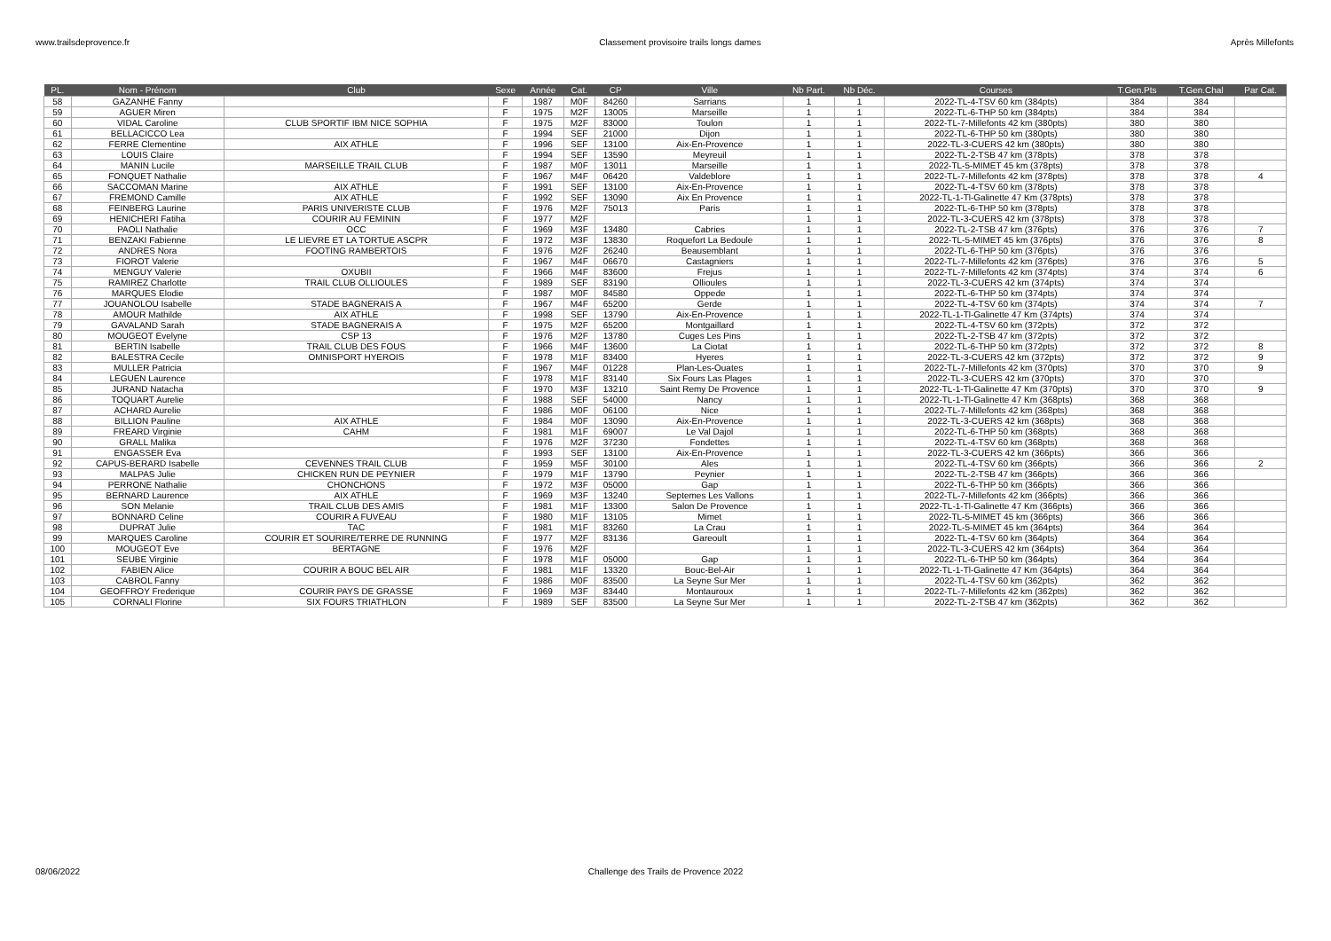www.trailsdeprovence.fr Classement provisoire trails longs dames Après Millefonts
| PL. | Nom - Prénom | Club | Sexe | Année | Cat. | CP | Ville | Nb Part. | Nb Déc. | Courses | T.Gen.Pts | T.Gen.Chal | Par Cat. |
| --- | --- | --- | --- | --- | --- | --- | --- | --- | --- | --- | --- | --- | --- |
| 58 | GAZANHE Fanny | | F | 1987 | M0F | 84260 | Sarrians | 1 | 1 | 2022-TL-4-TSV 60 km (384pts) | 384 | 384 | |
| 59 | AGUER Miren | | F | 1975 | M2F | 13005 | Marseille | 1 | 1 | 2022-TL-6-THP 50 km (384pts) | 384 | 384 | |
| 60 | VIDAL Caroline | CLUB SPORTIF IBM NICE SOPHIA | F | 1975 | M2F | 83000 | Toulon | 1 | 1 | 2022-TL-7-Millefonts 42 km (380pts) | 380 | 380 | |
| 61 | BELLACICCO Lea | | F | 1994 | SEF | 21000 | Dijon | 1 | 1 | 2022-TL-6-THP 50 km (380pts) | 380 | 380 | |
| 62 | FERRE Clementine | AIX ATHLE | F | 1996 | SEF | 13100 | Aix-En-Provence | 1 | 1 | 2022-TL-3-CUERS 42 km (380pts) | 380 | 380 | |
| 63 | LOUIS Claire | | F | 1994 | SEF | 13590 | Meyreuil | 1 | 1 | 2022-TL-2-TSB 47 km (378pts) | 378 | 378 | |
| 64 | MANIN Lucile | MARSEILLE TRAIL CLUB | F | 1987 | M0F | 13011 | Marseille | 1 | 1 | 2022-TL-5-MIMET 45 km (378pts) | 378 | 378 | |
| 65 | FONQUET Nathalie | | F | 1967 | M4F | 06420 | Valdeblore | 1 | 1 | 2022-TL-7-Millefonts 42 km (378pts) | 378 | 378 | 4 |
| 66 | SACCOMAN Marine | AIX ATHLE | F | 1991 | SEF | 13100 | Aix-En-Provence | 1 | 1 | 2022-TL-4-TSV 60 km (378pts) | 378 | 378 | |
| 67 | FREMOND Camille | AIX ATHLE | F | 1992 | SEF | 13090 | Aix En Provence | 1 | 1 | 2022-TL-1-Tl-Galinette 47 Km (378pts) | 378 | 378 | |
| 68 | FEINBERG Laurine | PARIS UNIVERISTE CLUB | F | 1976 | M2F | 75013 | Paris | 1 | 1 | 2022-TL-6-THP 50 km (378pts) | 378 | 378 | |
| 69 | HENICHERI Fatiha | COURIR AU FEMININ | F | 1977 | M2F | | | 1 | 1 | 2022-TL-3-CUERS 42 km (378pts) | 378 | 378 | |
| 70 | PAOLI Nathalie | OCC | F | 1969 | M3F | 13480 | Cabries | 1 | 1 | 2022-TL-2-TSB 47 km (376pts) | 376 | 376 | 7 |
| 71 | BENZAKI Fabienne | LE LIEVRE ET LA TORTUE ASCPR | F | 1972 | M3F | 13830 | Roquefort La Bedoule | 1 | 1 | 2022-TL-5-MIMET 45 km (376pts) | 376 | 376 | 8 |
| 72 | ANDRES Nora | FOOTING RAMBERTOIS | F | 1976 | M2F | 26240 | Beausemblant | 1 | 1 | 2022-TL-6-THP 50 km (376pts) | 376 | 376 | |
| 73 | FIOROT Valerie | | F | 1967 | M4F | 06670 | Castagniers | 1 | 1 | 2022-TL-7-Millefonts 42 km (376pts) | 376 | 376 | 5 |
| 74 | MENGUY Valerie | OXUBII | F | 1966 | M4F | 83600 | Frejus | 1 | 1 | 2022-TL-7-Millefonts 42 km (374pts) | 374 | 374 | 6 |
| 75 | RAMIREZ Charlotte | TRAIL CLUB OLLIOULES | F | 1989 | SEF | 83190 | Ollioules | 1 | 1 | 2022-TL-3-CUERS 42 km (374pts) | 374 | 374 | |
| 76 | MARQUES Elodie | | F | 1987 | M0F | 84580 | Oppede | 1 | 1 | 2022-TL-6-THP 50 km (374pts) | 374 | 374 | |
| 77 | JOUANOLOU Isabelle | STADE BAGNERAIS A | F | 1967 | M4F | 65200 | Gerde | 1 | 1 | 2022-TL-4-TSV 60 km (374pts) | 374 | 374 | 7 |
| 78 | AMOUR Mathilde | AIX ATHLE | F | 1998 | SEF | 13790 | Aix-En-Provence | 1 | 1 | 2022-TL-1-Tl-Galinette 47 Km (374pts) | 374 | 374 | |
| 79 | GAVALAND Sarah | STADE BAGNERAIS A | F | 1975 | M2F | 65200 | Montgaillard | 1 | 1 | 2022-TL-4-TSV 60 km (372pts) | 372 | 372 | |
| 80 | MOUGEOT Evelyne | CSP 13 | F | 1976 | M2F | 13780 | Cuges Les Pins | 1 | 1 | 2022-TL-2-TSB 47 km (372pts) | 372 | 372 | |
| 81 | BERTIN Isabelle | TRAIL CLUB DES FOUS | F | 1966 | M4F | 13600 | La Ciotat | 1 | 1 | 2022-TL-6-THP 50 km (372pts) | 372 | 372 | 8 |
| 82 | BALESTRA Cecile | OMNISPORT HYEROIS | F | 1978 | M1F | 83400 | Hyeres | 1 | 1 | 2022-TL-3-CUERS 42 km (372pts) | 372 | 372 | 9 |
| 83 | MULLER Patricia | | F | 1967 | M4F | 01228 | Plan-Les-Ouates | 1 | 1 | 2022-TL-7-Millefonts 42 km (370pts) | 370 | 370 | 9 |
| 84 | LEGUEN Laurence | | F | 1978 | M1F | 83140 | Six Fours Las Plages | 1 | 1 | 2022-TL-3-CUERS 42 km (370pts) | 370 | 370 | |
| 85 | JURAND Natacha | | F | 1970 | M3F | 13210 | Saint Remy De Provence | 1 | 1 | 2022-TL-1-Tl-Galinette 47 Km (370pts) | 370 | 370 | 9 |
| 86 | TOQUART Aurelie | | F | 1988 | SEF | 54000 | Nancy | 1 | 1 | 2022-TL-1-Tl-Galinette 47 Km (368pts) | 368 | 368 | |
| 87 | ACHARD Aurelie | | F | 1986 | M0F | 06100 | Nice | 1 | 1 | 2022-TL-7-Millefonts 42 km (368pts) | 368 | 368 | |
| 88 | BILLION Pauline | AIX ATHLE | F | 1984 | M0F | 13090 | Aix-En-Provence | 1 | 1 | 2022-TL-3-CUERS 42 km (368pts) | 368 | 368 | |
| 89 | FREARD Virginie | CAHM | F | 1981 | M1F | 69007 | Le Val Dajol | 1 | 1 | 2022-TL-6-THP 50 km (368pts) | 368 | 368 | |
| 90 | GRALL Malika | | F | 1976 | M2F | 37230 | Fondettes | 1 | 1 | 2022-TL-4-TSV 60 km (368pts) | 368 | 368 | |
| 91 | ENGASSER Eva | | F | 1993 | SEF | 13100 | Aix-En-Provence | 1 | 1 | 2022-TL-3-CUERS 42 km (366pts) | 366 | 366 | |
| 92 | CAPUS-BERARD Isabelle | CEVENNES TRAIL CLUB | F | 1959 | M5F | 30100 | Ales | 1 | 1 | 2022-TL-4-TSV 60 km (366pts) | 366 | 366 | 2 |
| 93 | MALPAS Julie | CHICKEN RUN DE PEYNIER | F | 1979 | M1F | 13790 | Peynier | 1 | 1 | 2022-TL-2-TSB 47 km (366pts) | 366 | 366 | |
| 94 | PERRONE Nathalie | CHONCHONS | F | 1972 | M3F | 05000 | Gap | 1 | 1 | 2022-TL-6-THP 50 km (366pts) | 366 | 366 | |
| 95 | BERNARD Laurence | AIX ATHLE | F | 1969 | M3F | 13240 | Septemes Les Vallons | 1 | 1 | 2022-TL-7-Millefonts 42 km (366pts) | 366 | 366 | |
| 96 | SON Melanie | TRAIL CLUB DES AMIS | F | 1981 | M1F | 13300 | Salon De Provence | 1 | 1 | 2022-TL-1-Tl-Galinette 47 Km (366pts) | 366 | 366 | |
| 97 | BONNARD Celine | COURIR A FUVEAU | F | 1980 | M1F | 13105 | Mimet | 1 | 1 | 2022-TL-5-MIMET 45 km (366pts) | 366 | 366 | |
| 98 | DUPRAT Julie | TAC | F | 1981 | M1F | 83260 | La Crau | 1 | 1 | 2022-TL-5-MIMET 45 km (364pts) | 364 | 364 | |
| 99 | MARQUES Caroline | COURIR ET SOURIRE/TERRE DE RUNNING | F | 1977 | M2F | 83136 | Gareoult | 1 | 1 | 2022-TL-4-TSV 60 km (364pts) | 364 | 364 | |
| 100 | MOUGEOT Eve | BERTAGNE | F | 1976 | M2F | | | 1 | 1 | 2022-TL-3-CUERS 42 km (364pts) | 364 | 364 | |
| 101 | SEUBE Virginie | | F | 1978 | M1F | 05000 | Gap | 1 | 1 | 2022-TL-6-THP 50 km (364pts) | 364 | 364 | |
| 102 | FABIEN Alice | COURIR A BOUC BEL AIR | F | 1981 | M1F | 13320 | Bouc-Bel-Air | 1 | 1 | 2022-TL-1-Tl-Galinette 47 Km (364pts) | 364 | 364 | |
| 103 | CABROL Fanny | | F | 1986 | M0F | 83500 | La Seyne Sur Mer | 1 | 1 | 2022-TL-4-TSV 60 km (362pts) | 362 | 362 | |
| 104 | GEOFFROY Frederique | COURIR PAYS DE GRASSE | F | 1969 | M3F | 83440 | Montauroux | 1 | 1 | 2022-TL-7-Millefonts 42 km (362pts) | 362 | 362 | |
| 105 | CORNALI Florine | SIX FOURS TRIATHLON | F | 1989 | SEF | 83500 | La Seyne Sur Mer | 1 | 1 | 2022-TL-2-TSB 47 km (362pts) | 362 | 362 | |
08/06/2022 Challenge des Trails de Provence 2022